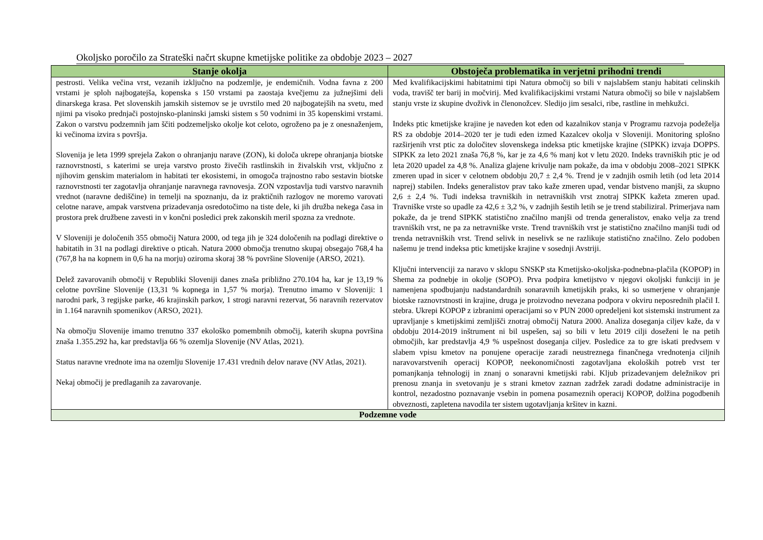Okoljsko poročilo za Strateški načrt skupne kmetijske politike za obdobje 2023 – 2027
| Stanje okolja | Obstoječa problematika in verjetni prihodni trendi |
| --- | --- |
| pestrosti. Velika večina vrst, vezanih izključno na podzemlje, je endemičnih. Vodna favna z 200 vrstami je sploh najbogatejša, kopenska s 150 vrstami pa zaostaja kvečjemu za južnejšimi deli dinarskega krasa. Pet slovenskih jamskih sistemov se je uvrstilo med 20 najbogatejših na svetu, med njimi pa visoko prednjači postojnsko-planinski jamski sistem s 50 vodnimi in 35 kopenskimi vrstami. Zakon o varstvu podzemnih jam ščiti podzemeljsko okolje kot celoto, ogroženo pa je z onesnaženjem, ki večinoma izvira s površja. Slovenija je leta 1999 sprejela Zakon o ohranjanju narave (ZON), ki določa ukrepe ohranjanja biotske raznovrstnosti, s katerimi se ureja varstvo prosto živečih rastlinskih in živalskih vrst, vključno z njihovim genskim materialom in habitati ter ekosistemi, in omogoča trajnostno rabo sestavin biotske raznovrstnosti ter zagotavlja ohranjanje naravnega ravnovesja. ZON vzpostavlja tudi varstvo naravnih vrednot (naravne dediščine) in temelji na spoznanju, da iz praktičnih razlogov ne moremo varovati celotne narave, ampak varstvena prizadevanja osredotočimo na tiste dele, ki jih družba nekega časa in prostora prek družbene zavesti in v končni posledici prek zakonskih meril spozna za vrednote. V Sloveniji je določenih 355 območij Natura 2000, od tega jih je 324 določenih na podlagi direktive o habitatih in 31 na podlagi direktive o pticah. Natura 2000 območja trenutno skupaj obsegajo 768,4 ha (767,8 ha na kopnem in 0,6 ha na morju) oziroma skoraj 38 % površine Slovenije (ARSO, 2021). Delež zavarovanih območij v Republiki Sloveniji danes znaša približno 270.104 ha, kar je 13,19 % celotne površine Slovenije (13,31 % kopnega in 1,57 % morja). Trenutno imamo v Sloveniji: 1 narodni park, 3 regijske parke, 46 krajinskih parkov, 1 strogi naravni rezervat, 56 naravnih rezervatov in 1.164 naravnih spomenikov (ARSO, 2021). Na območju Slovenije imamo trenutno 337 ekološko pomembnih območij, katerih skupna površina znaša 1.355.292 ha, kar predstavlja 66 % ozemlja Slovenije (NV Atlas, 2021). Status naravne vrednote ima na ozemlju Slovenije 17.431 vrednih delov narave (NV Atlas, 2021). Nekaj območij je predlaganih za zavarovanje. | Med kvalifikacijskimi habitatnimi tipi Natura območij so bili v najslabšem stanju habitati celinskih voda, travišč ter barij in močvirij. Med kvalifikacijskimi vrstami Natura območij so bile v najslabšem stanju vrste iz skupine dvoživk in členonožcev. Sledijo jim sesalci, ribe, rastline in mehkužci. Indeks ptic kmetijske krajine je naveden kot eden od kazalnikov stanja v Programu razvoja podeželja RS za obdobje 2014–2020 ter je tudi eden izmed Kazalcev okolja v Sloveniji. Monitoring splošno razširjenih vrst ptic za določitev slovenskega indeksa ptic kmetijske krajine (SIPKK) izvaja DOPPS. SIPKK za leto 2021 znaša 76,8 %, kar je za 4,6 % manj kot v letu 2020. Indeks travniških ptic je od leta 2020 upadel za 4,8 %. Analiza glajene krivulje nam pokaže, da ima v obdobju 2008–2021 SIPKK zmeren upad in sicer v celotnem obdobju 20,7 ± 2,4 %. Trend je v zadnjih osmih letih (od leta 2014 naprej) stabilen. Indeks generalistov prav tako kaže zmeren upad, vendar bistveno manjši, za skupno 2,6 ± 2,4 %. Tudi indeksa travniških in netravniških vrst znotraj SIPKK kažeta zmeren upad. Travniške vrste so upadle za 42,6 ± 3,2 %, v zadnjih šestih letih se je trend stabiliziral. Primerjava nam pokaže, da je trend SIPKK statistično značilno manjši od trenda generalistov, enako velja za trend travniških vrst, ne pa za netravniške vrste. Trend travniških vrst je statistično značilno manjši tudi od trenda netravniških vrst. Trend selivk in neselivk se ne razlikuje statistično značilno. Zelo podoben našemu je trend indeksa ptic kmetijske krajine v sosednji Avstriji. Ključni intervenciji za naravo v sklopu SNSKP sta Kmetijsko-okoljska-podnebna-plačila (KOPOP) in Shema za podnebje in okolje (SOPO). Prva podpira kmetijstvo v njegovi okoljski funkciji in je namenjena spodbujanju nadstandardnih sonaravnih kmetijskih praks, ki so usmerjene v ohranjanje biotske raznovrstnosti in krajine, druga je proizvodno nevezana podpora v okviru neposrednih plačil I. stebra. Ukrepi KOPOP z izbranimi operacijami so v PUN 2000 opredeljeni kot sistemski instrument za upravljanje s kmetijskimi zemljišči znotraj območij Natura 2000. Analiza doseganja ciljev kaže, da v obdobju 2014-2019 inštrument ni bil uspešen, saj so bili v letu 2019 cilji doseženi le na petih območjih, kar predstavlja 4,9 % uspešnost doseganja ciljev. Posledice za to gre iskati predvsem v slabem vpisu kmetov na ponujene operacije zaradi neustreznega finančnega vrednotenja ciljnih naravovarstvenih operacij KOPOP, neekonomičnosti zagotavljana ekoloških potreb vrst ter pomanjkanja tehnologij in znanj o sonaravni kmetijski rabi. Kljub prizadevanjem deležnikov pri prenosu znanja in svetovanju je s strani kmetov zaznan zadržek zaradi dodatne administracije in kontrol, nezadostno poznavanje vsebin in pomena posameznih operacij KOPOP, dolžina pogodbenih obveznosti, zapletena navodila ter sistem ugotavljanja kršitev in kazni. |
| Podzemne vode | |